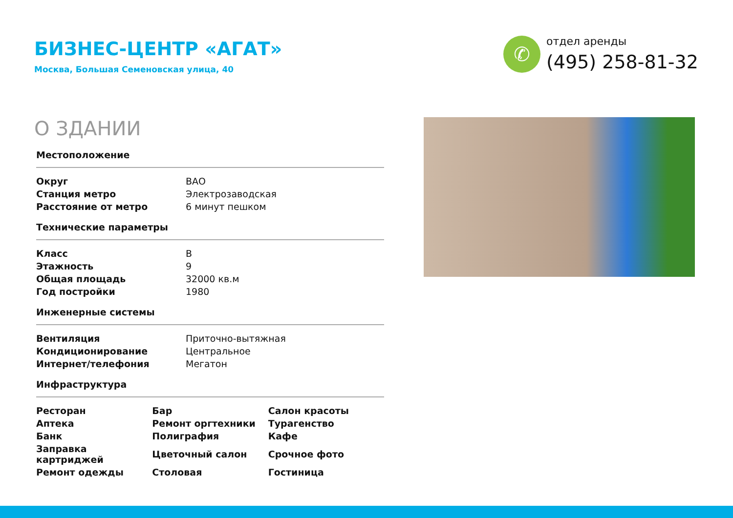БИЗНЕС-ЦЕНТР «АГАТ»
Москва, Большая Семеновская улица, 40
✆
отдел аренды
(495) 258-81-32
О ЗДАНИИ
Местоположение
| Округ | ВАО |
| Станция метро | Электрозаводская |
| Расстояние от метро | 6 минут пешком |
Технические параметры
| Класс | B |
| Этажность | 9 |
| Общая площадь | 32000 кв.м |
| Год постройки | 1980 |
Инженерные системы
| Вентиляция | Приточно-вытяжная |
| Кондиционирование | Центральное |
| Интернет/телефония | Мегатон |
Инфраструктура
| Ресторан | Бар | Салон красоты |
| Аптека | Ремонт оргтехники | Турагенство |
| Банк | Полиграфия | Кафе |
| Заправка картриджей | Цветочный салон | Срочное фото |
| Ремонт одежды | Столовая | Гостиница |